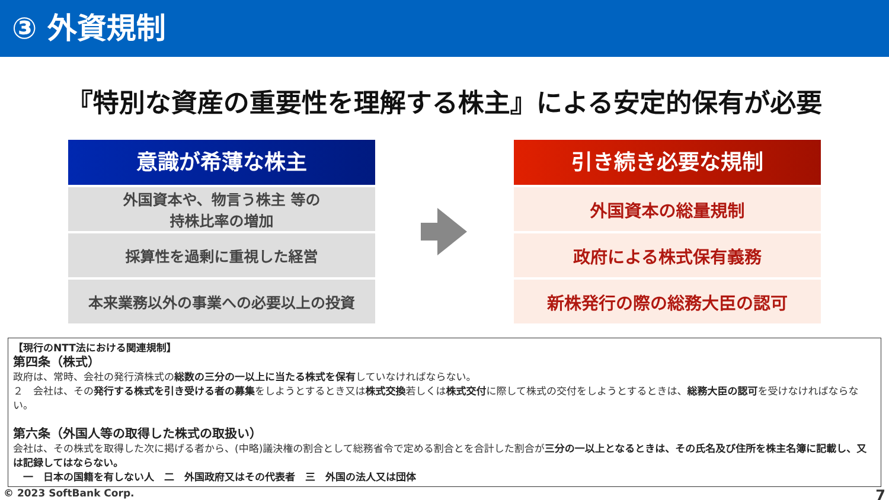③ 外資規制
『特別な資産の重要性を理解する株主』による安定的保有が必要
意識が希薄な株主
外国資本や、物言う株主 等の
持株比率の増加
採算性を過剰に重視した経営
本来業務以外の事業への必要以上の投資
引き続き必要な規制
外国資本の総量規制
政府による株式保有義務
新株発行の際の総務大臣の認可
【現行のNTT法における関連規制】
第四条（株式）
政府は、常時、会社の発行済株式の総数の三分の一以上に当たる株式を保有していなければならない。
２　会社は、その発行する株式を引き受ける者の募集をしようとするとき又は株式交換若しくは株式交付に際して株式の交付をしようとするときは、総務大臣の認可を受けなければならない。
第六条（外国人等の取得した株式の取扱い）
会社は、その株式を取得した次に掲げる者から、(中略)議決権の割合として総務省令で定める割合とを合計した割合が三分の一以上となるときは、その氏名及び住所を株主名簿に記載し、又は記録してはならない。
　一　日本の国籍を有しない人　二　外国政府又はその代表者　三　外国の法人又は団体
© 2023 SoftBank Corp. 7